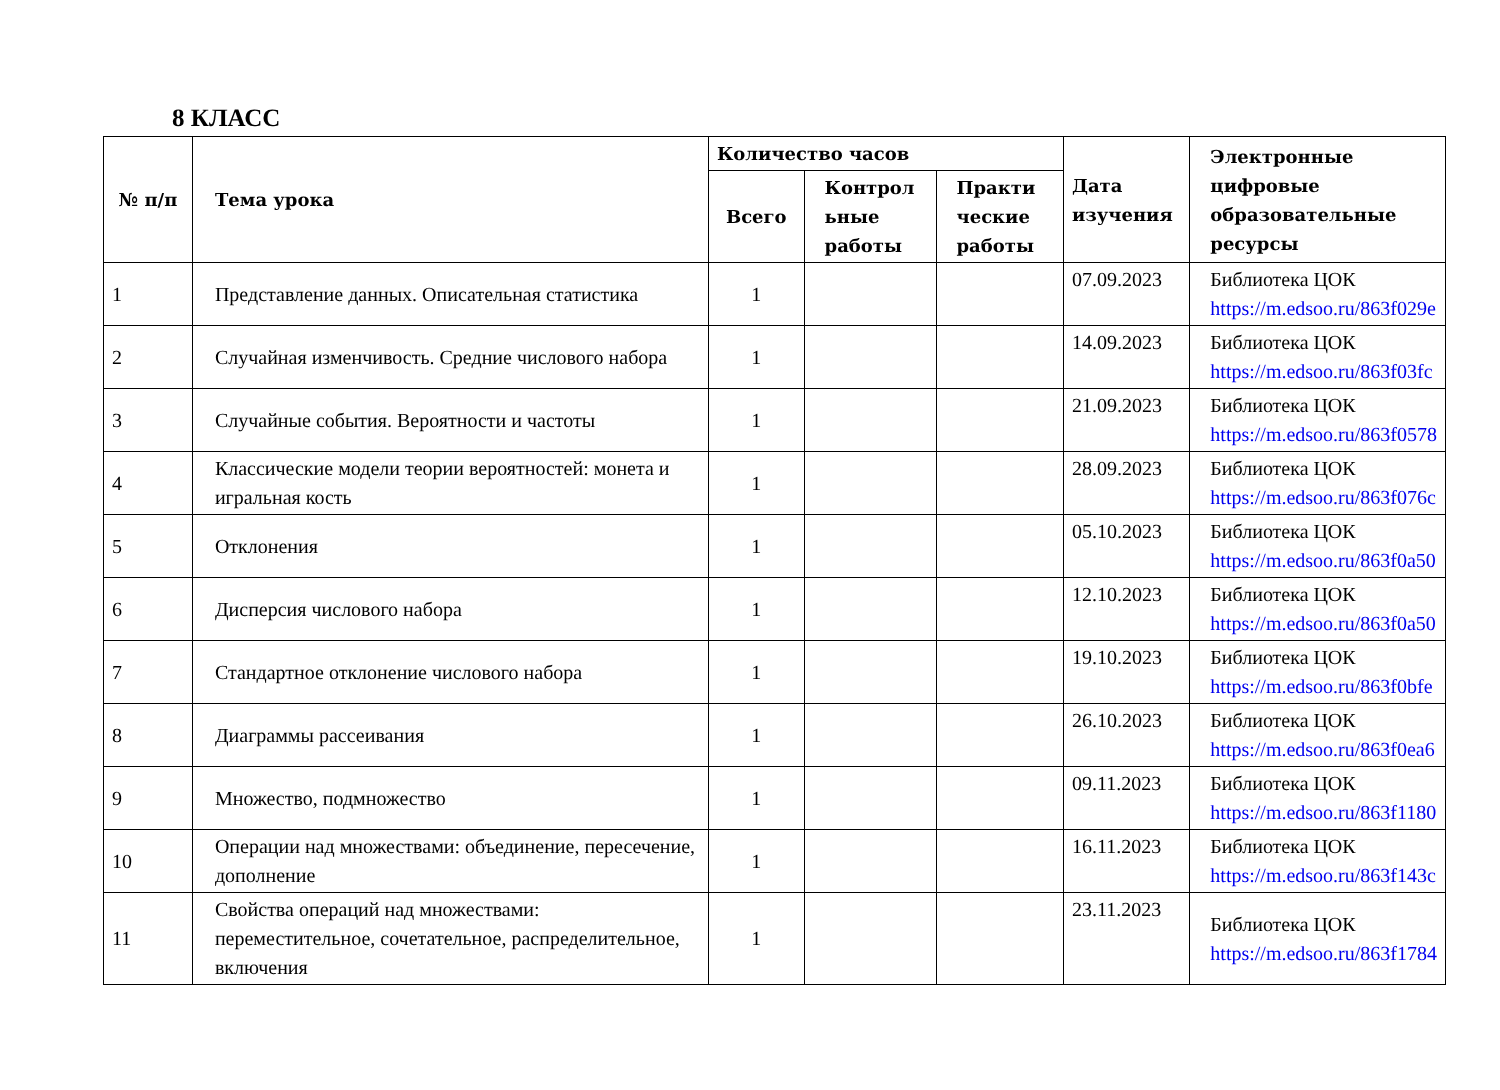8 КЛАСС
| № п/п | Тема урока | Количество часов | | | Дата изучения | Электронные цифровые образовательные ресурсы |
| --- | --- | --- | --- | --- | --- | --- |
| | | Всего | Контрол ьные работы | Практи ческие работы | | |
| 1 | Представление данных. Описательная статистика | 1 | | | 07.09.2023 | Библиотека ЦОК https://m.edsoo.ru/863f029e |
| 2 | Случайная изменчивость. Средние числового набора | 1 | | | 14.09.2023 | Библиотека ЦОК https://m.edsoo.ru/863f03fc |
| 3 | Случайные события. Вероятности и частоты | 1 | | | 21.09.2023 | Библиотека ЦОК https://m.edsoo.ru/863f0578 |
| 4 | Классические модели теории вероятностей: монета и игральная кость | 1 | | | 28.09.2023 | Библиотека ЦОК https://m.edsoo.ru/863f076c |
| 5 | Отклонения | 1 | | | 05.10.2023 | Библиотека ЦОК https://m.edsoo.ru/863f0a50 |
| 6 | Дисперсия числового набора | 1 | | | 12.10.2023 | Библиотека ЦОК https://m.edsoo.ru/863f0a50 |
| 7 | Стандартное отклонение числового набора | 1 | | | 19.10.2023 | Библиотека ЦОК https://m.edsoo.ru/863f0bfe |
| 8 | Диаграммы рассеивания | 1 | | | 26.10.2023 | Библиотека ЦОК https://m.edsoo.ru/863f0ea6 |
| 9 | Множество, подмножество | 1 | | | 09.11.2023 | Библиотека ЦОК https://m.edsoo.ru/863f1180 |
| 10 | Операции над множествами: объединение, пересечение, дополнение | 1 | | | 16.11.2023 | Библиотека ЦОК https://m.edsoo.ru/863f143c |
| 11 | Свойства операций над множествами: переместительное, сочетательное, распределительное, включения | 1 | | | 23.11.2023 | Библиотека ЦОК https://m.edsoo.ru/863f1784 |